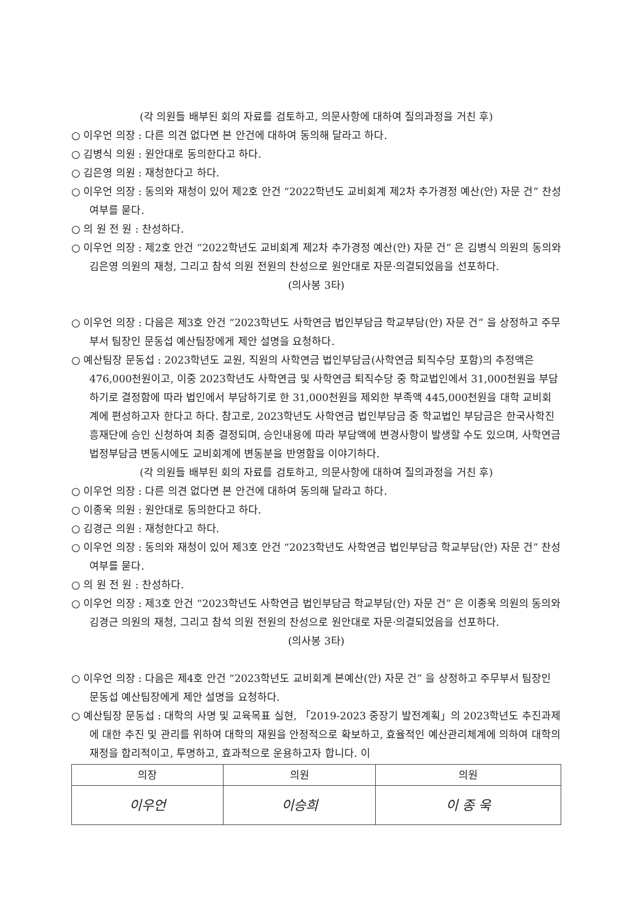(각 의원들 배부된 회의 자료를 검토하고, 의문사항에 대하여 질의과정을 거친 후)
○ 이우언 의장 : 다른 의견 없다면 본 안건에 대하여 동의해 달라고 하다.
○ 김병식 의원 : 원안대로 동의한다고 하다.
○ 김은영 의원 : 재청한다고 하다.
○ 이우언 의장 : 동의와 재청이 있어 제2호 안건 “2022학년도 교비회계 제2차 추가경정 예산(안) 자문 건” 찬성 여부를 묻다.
○ 의 원 전 원 : 찬성하다.
○ 이우언 의장 : 제2호 안건 “2022학년도 교비회계 제2차 추가경정 예산(안) 자문 건” 은 김병식 의원의 동의와 김은영 의원의 재청, 그리고 참석 의원 전원의 찬성으로 원안대로 자문·의결되었음을 선포하다.
(의사봉 3타)
○ 이우언 의장 : 다음은 제3호 안건 “2023학년도 사학연금 법인부담금 학교부담(안) 자문 건” 을 상정하고 주무부서 팀장인 문동섭 예산팀장에게 제안 설명을 요청하다.
○ 예산팀장 문동섭 : 2023학년도 교원, 직원의 사학연금 법인부담금(사학연금 퇴직수당 포함)의 추정액은 476,000천원이고, 이중 2023학년도 사학연금 및 사학연금 퇴직수당 중 학교법인에서 31,000천원을 부담하기로 결정함에 따라 법인에서 부담하기로 한 31,000천원을 제외한 부족액 445,000천원을 대학 교비회계에 편성하고자 한다고 하다. 참고로, 2023학년도 사학연금 법인부담금 중 학교법인 부담금은 한국사학진흥재단에 승인 신청하여 최종 결정되며, 승인내용에 따라 부담액에 변경사항이 발생할 수도 있으며, 사학연금 법정부담금 변동시에도 교비회계에 변동분을 반영함을 이야기하다.
(각 의원들 배부된 회의 자료를 검토하고, 의문사항에 대하여 질의과정을 거친 후)
○ 이우언 의장 : 다른 의견 없다면 본 안건에 대하여 동의해 달라고 하다.
○ 이종욱 의원 : 원안대로 동의한다고 하다.
○ 김경근 의원 : 재청한다고 하다.
○ 이우언 의장 : 동의와 재청이 있어 제3호 안건 “2023학년도 사학연금 법인부담금 학교부담(안) 자문 건” 찬성 여부를 묻다.
○ 의 원 전 원 : 찬성하다.
○ 이우언 의장 : 제3호 안건 “2023학년도 사학연금 법인부담금 학교부담(안) 자문 건” 은 이종욱 의원의 동의와 김경근 의원의 재청, 그리고 참석 의원 전원의 찬성으로 원안대로 자문·의결되었음을 선포하다.
(의사봉 3타)
○ 이우언 의장 : 다음은 제4호 안건 “2023학년도 교비회계 본예산(안) 자문 건” 을 상정하고 주무부서 팀장인 문동섭 예산팀장에게 제안 설명을 요청하다.
○ 예산팀장 문동섭 : 대학의 사명 및 교육목표 실현, 「2019-2023 중장기 발전계획」의 2023학년도 추진과제에 대한 추진 및 관리를 위하여 대학의 재원을 안정적으로 확보하고, 효율적인 예산관리체계에 의하여 대학의 재정을 합리적이고, 투명하고, 효과적으로 운용하고자 합니다. 이
| 의장 | 의원 | 의원 |
| --- | --- | --- |
| 이우언 | 이승희 | 이 종 욱 |